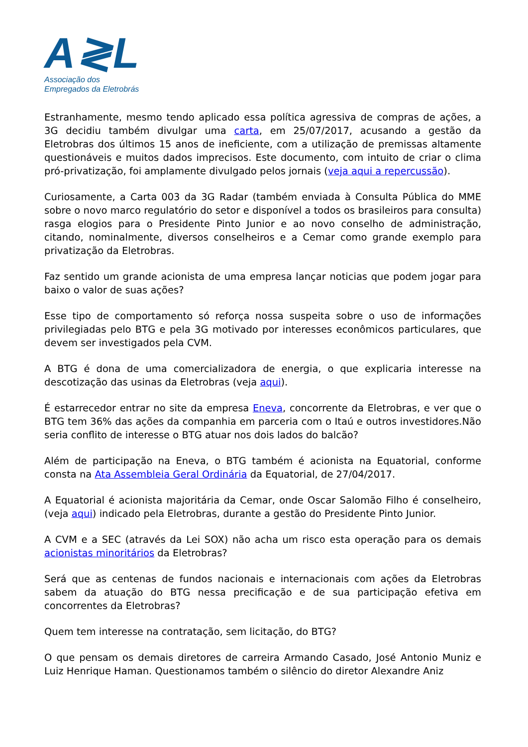A≷L
Associação dos
Empregados da Eletrobrás
Estranhamente, mesmo tendo aplicado essa política agressiva de compras de ações, a 3G decidiu também divulgar uma carta, em 25/07/2017, acusando a gestão da Eletrobras dos últimos 15 anos de ineficiente, com a utilização de premissas altamente questionáveis e muitos dados imprecisos. Este documento, com intuito de criar o clima pró-privatização, foi amplamente divulgado pelos jornais (veja aqui a repercussão).
Curiosamente, a Carta 003 da 3G Radar (também enviada à Consulta Pública do MME sobre o novo marco regulatório do setor e disponível a todos os brasileiros para consulta) rasga elogios para o Presidente Pinto Junior e ao novo conselho de administração, citando, nominalmente, diversos conselheiros e a Cemar como grande exemplo para privatização da Eletrobras.
Faz sentido um grande acionista de uma empresa lançar noticias que podem jogar para baixo o valor de suas ações?
Esse tipo de comportamento só reforça nossa suspeita sobre o uso de informações privilegiadas pelo BTG e pela 3G motivado por interesses econômicos particulares, que devem ser investigados pela CVM.
A BTG é dona de uma comercializadora de energia, o que explicaria interesse na descotização das usinas da Eletrobras (veja aqui).
É estarrecedor entrar no site da empresa Eneva, concorrente da Eletrobras, e ver que o BTG tem 36% das ações da companhia em parceria com o Itaú e outros investidores.Não seria conflito de interesse o BTG atuar nos dois lados do balcão?
Além de participação na Eneva, o BTG também é acionista na Equatorial, conforme consta na Ata Assembleia Geral Ordinária da Equatorial, de 27/04/2017.
A Equatorial é acionista majoritária da Cemar, onde Oscar Salomão Filho é conselheiro, (veja aqui) indicado pela Eletrobras, durante a gestão do Presidente Pinto Junior.
A CVM e a SEC (através da Lei SOX) não acha um risco esta operação para os demais acionistas minoritários da Eletrobras?
Será que as centenas de fundos nacionais e internacionais com ações da Eletrobras sabem da atuação do BTG nessa precificação e de sua participação efetiva em concorrentes da Eletrobras?
Quem tem interesse na contratação, sem licitação, do BTG?
O que pensam os demais diretores de carreira Armando Casado, José Antonio Muniz e Luiz Henrique Haman. Questionamos também o silêncio do diretor Alexandre Aniz